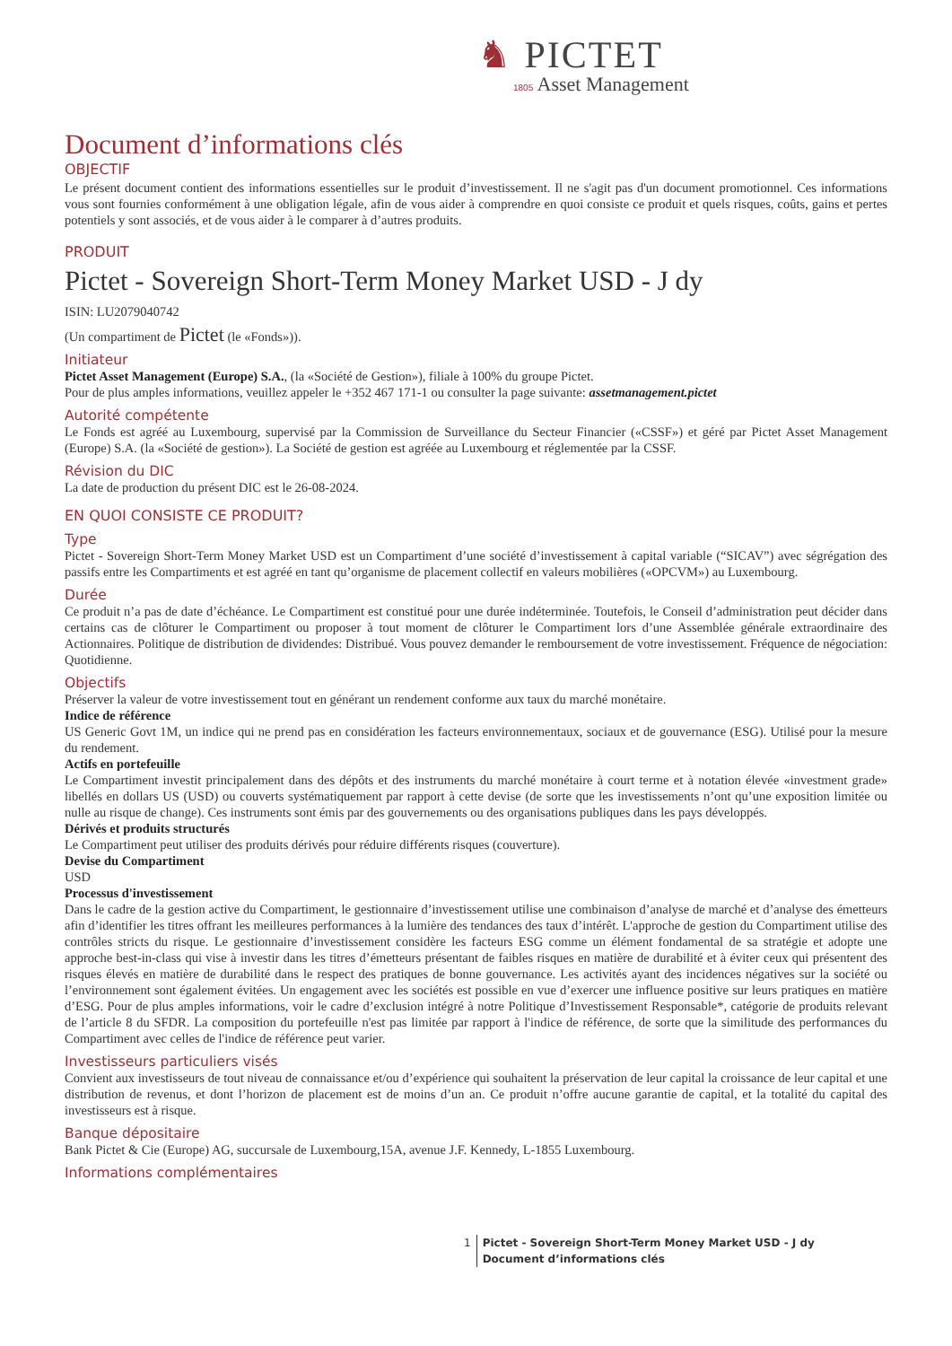♞ PICTET
1805 Asset Management
Document d’informations clés
OBJECTIF
Le présent document contient des informations essentielles sur le produit d’investissement. Il ne s'agit pas d'un document promotionnel. Ces informations vous sont fournies conformément à une obligation légale, afin de vous aider à comprendre en quoi consiste ce produit et quels risques, coûts, gains et pertes potentiels y sont associés, et de vous aider à le comparer à d’autres produits.
PRODUIT
Pictet - Sovereign Short-Term Money Market USD - J dy
ISIN: LU2079040742
(Un compartiment de Pictet (le «Fonds»)).
Initiateur
Pictet Asset Management (Europe) S.A., (la «Société de Gestion»), filiale à 100% du groupe Pictet.
Pour de plus amples informations, veuillez appeler le +352 467 171-1 ou consulter la page suivante: assetmanagement.pictet
Autorité compétente
Le Fonds est agréé au Luxembourg, supervisé par la Commission de Surveillance du Secteur Financier («CSSF») et géré par Pictet Asset Management (Europe) S.A. (la «Société de gestion»). La Société de gestion est agréée au Luxembourg et réglementée par la CSSF.
Révision du DIC
La date de production du présent DIC est le 26-08-2024.
EN QUOI CONSISTE CE PRODUIT?
Type
Pictet - Sovereign Short-Term Money Market USD est un Compartiment d’une société d’investissement à capital variable (“SICAV”) avec ségrégation des passifs entre les Compartiments et est agréé en tant qu’organisme de placement collectif en valeurs mobilières («OPCVM») au Luxembourg.
Durée
Ce produit n’a pas de date d’échéance. Le Compartiment est constitué pour une durée indéterminée. Toutefois, le Conseil d’administration peut décider dans certains cas de clôturer le Compartiment ou proposer à tout moment de clôturer le Compartiment lors d’une Assemblée générale extraordinaire des Actionnaires. Politique de distribution de dividendes: Distribué. Vous pouvez demander le remboursement de votre investissement. Fréquence de négociation: Quotidienne.
Objectifs
Préserver la valeur de votre investissement tout en générant un rendement conforme aux taux du marché monétaire.
Indice de référence
US Generic Govt 1M, un indice qui ne prend pas en considération les facteurs environnementaux, sociaux et de gouvernance (ESG). Utilisé pour la mesure du rendement.
Actifs en portefeuille
Le Compartiment investit principalement dans des dépôts et des instruments du marché monétaire à court terme et à notation élevée «investment grade» libellés en dollars US (USD) ou couverts systématiquement par rapport à cette devise (de sorte que les investissements n’ont qu’une exposition limitée ou nulle au risque de change). Ces instruments sont émis par des gouvernements ou des organisations publiques dans les pays développés.
Dérivés et produits structurés
Le Compartiment peut utiliser des produits dérivés pour réduire différents risques (couverture).
Devise du Compartiment
USD
Processus d'investissement
Dans le cadre de la gestion active du Compartiment, le gestionnaire d’investissement utilise une combinaison d’analyse de marché et d’analyse des émetteurs afin d’identifier les titres offrant les meilleures performances à la lumière des tendances des taux d’intérêt. L'approche de gestion du Compartiment utilise des contrôles stricts du risque. Le gestionnaire d’investissement considère les facteurs ESG comme un élément fondamental de sa stratégie et adopte une approche best-in-class qui vise à investir dans les titres d’émetteurs présentant de faibles risques en matière de durabilité et à éviter ceux qui présentent des risques élevés en matière de durabilité dans le respect des pratiques de bonne gouvernance. Les activités ayant des incidences négatives sur la société ou l’environnement sont également évitées. Un engagement avec les sociétés est possible en vue d’exercer une influence positive sur leurs pratiques en matière d’ESG. Pour de plus amples informations, voir le cadre d’exclusion intégré à notre Politique d’Investissement Responsable*, catégorie de produits relevant de l’article 8 du SFDR. La composition du portefeuille n'est pas limitée par rapport à l'indice de référence, de sorte que la similitude des performances du Compartiment avec celles de l'indice de référence peut varier.
Investisseurs particuliers visés
Convient aux investisseurs de tout niveau de connaissance et/ou d’expérience qui souhaitent la préservation de leur capital la croissance de leur capital et une distribution de revenus, et dont l’horizon de placement est de moins d’un an. Ce produit n’offre aucune garantie de capital, et la totalité du capital des investisseurs est à risque.
Banque dépositaire
Bank Pictet & Cie (Europe) AG, succursale de Luxembourg,15A, avenue J.F. Kennedy, L-1855 Luxembourg.
Informations complémentaires
1 Pictet - Sovereign Short-Term Money Market USD - J dy
Document d’informations clés